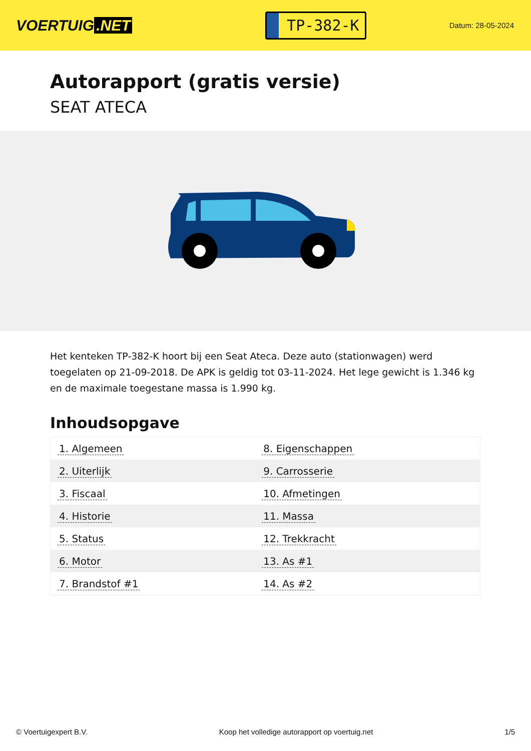VOERTUIG.NET
TP-382-K
Datum: 28-05-2024
Autorapport (gratis versie)
SEAT ATECA
Het kenteken TP-382-K hoort bij een Seat Ateca. Deze auto (stationwagen) werd toegelaten op 21-09-2018. De APK is geldig tot 03-11-2024. Het lege gewicht is 1.346 kg en de maximale toegestane massa is 1.990 kg.
Inhoudsopgave
| 1. Algemeen | 8. Eigenschappen |
| 2. Uiterlijk | 9. Carrosserie |
| 3. Fiscaal | 10. Afmetingen |
| 4. Historie | 11. Massa |
| 5. Status | 12. Trekkracht |
| 6. Motor | 13. As #1 |
| 7. Brandstof #1 | 14. As #2 |
© Voertuigexpert B.V. Koop het volledige autorapport op voertuig.net 1/5